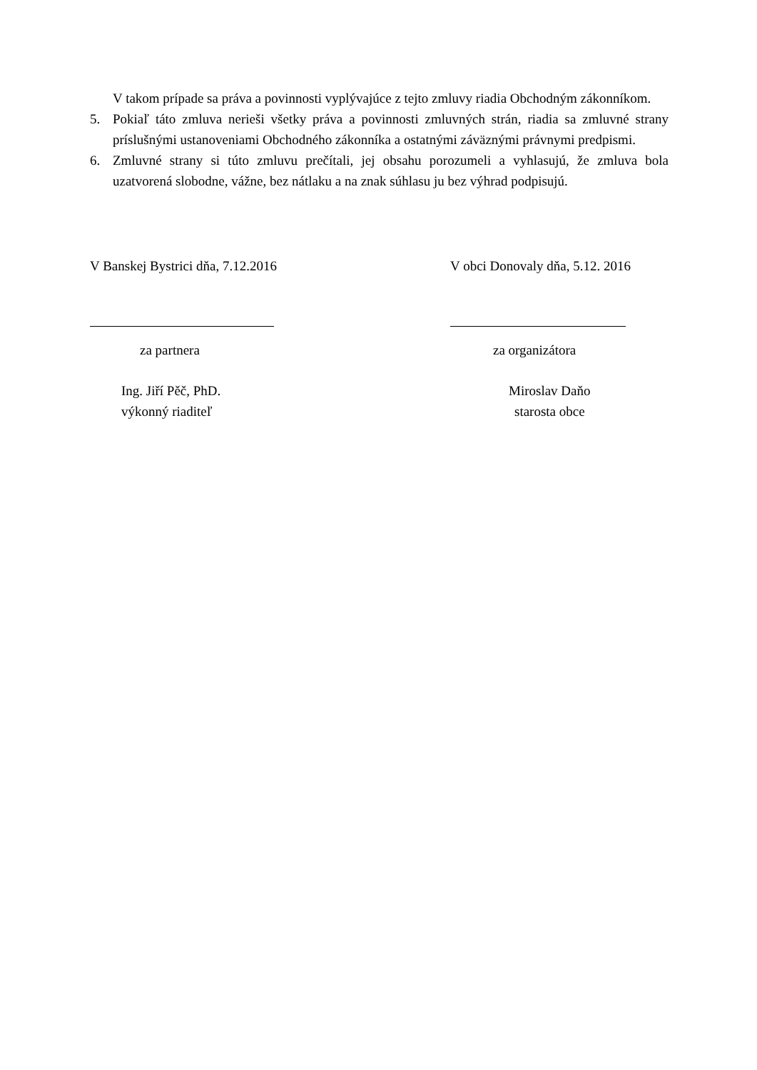V takom prípade sa práva a povinnosti vyplývajúce z tejto zmluvy riadia Obchodným zákonníkom.
5. Pokiaľ táto zmluva nerieši všetky práva a povinnosti zmluvných strán, riadia sa zmluvné strany príslušnými ustanoveniami Obchodného zákonníka a ostatnými záväznými právnymi predpismi.
6. Zmluvné strany si túto zmluvu prečítali, jej obsahu porozumeli a vyhlasujú, že zmluva bola uzatvorená slobodne, vážne, bez nátlaku a na znak súhlasu ju bez výhrad podpisujú.
V Banskej Bystrici dňa, 7.12.2016 V obci Donovaly dňa, 5.12. 2016
za partnera za organizátora
Ing. Jiří Pěč, PhD.
výkonný riaditeľ
Miroslav Daňo
starosta obce